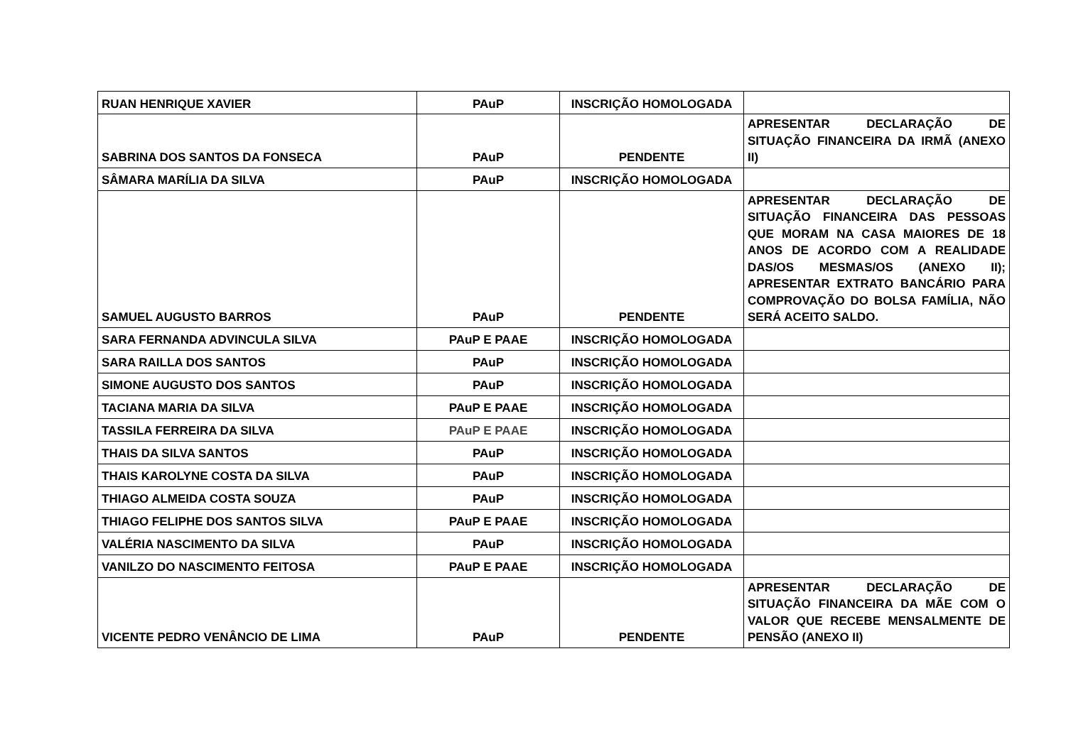| RUAN HENRIQUE XAVIER | PAuP | INSCRIÇÃO HOMOLOGADA | |
| SABRINA DOS SANTOS DA FONSECA | PAuP | PENDENTE | APRESENTAR DECLARAÇÃO DE SITUAÇÃO FINANCEIRA DA IRMÃ (ANEXO II) |
| SÂMARA MARÍLIA DA SILVA | PAuP | INSCRIÇÃO HOMOLOGADA | |
| SAMUEL AUGUSTO BARROS | PAuP | PENDENTE | APRESENTAR DECLARAÇÃO DE SITUAÇÃO FINANCEIRA DAS PESSOAS QUE MORAM NA CASA MAIORES DE 18 ANOS DE ACORDO COM A REALIDADE DAS/OS MESMAS/OS (ANEXO II); APRESENTAR EXTRATO BANCÁRIO PARA COMPROVAÇÃO DO BOLSA FAMÍLIA, NÃO SERÁ ACEITO SALDO. |
| SARA FERNANDA ADVINCULA SILVA | PAuP E PAAE | INSCRIÇÃO HOMOLOGADA | |
| SARA RAILLA DOS SANTOS | PAuP | INSCRIÇÃO HOMOLOGADA | |
| SIMONE AUGUSTO DOS SANTOS | PAuP | INSCRIÇÃO HOMOLOGADA | |
| TACIANA MARIA DA SILVA | PAuP E PAAE | INSCRIÇÃO HOMOLOGADA | |
| TASSILA FERREIRA DA SILVA | PAuP E PAAE | INSCRIÇÃO HOMOLOGADA | |
| THAIS DA SILVA SANTOS | PAuP | INSCRIÇÃO HOMOLOGADA | |
| THAIS KAROLYNE COSTA DA SILVA | PAuP | INSCRIÇÃO HOMOLOGADA | |
| THIAGO ALMEIDA COSTA SOUZA | PAuP | INSCRIÇÃO HOMOLOGADA | |
| THIAGO FELIPHE DOS SANTOS SILVA | PAuP E PAAE | INSCRIÇÃO HOMOLOGADA | |
| VALÉRIA NASCIMENTO DA SILVA | PAuP | INSCRIÇÃO HOMOLOGADA | |
| VANILZO DO NASCIMENTO FEITOSA | PAuP E PAAE | INSCRIÇÃO HOMOLOGADA | |
| VICENTE PEDRO VENÂNCIO DE LIMA | PAuP | PENDENTE | APRESENTAR DECLARAÇÃO DE SITUAÇÃO FINANCEIRA DA MÃE COM O VALOR QUE RECEBE MENSALMENTE DE PENSÃO (ANEXO II) |